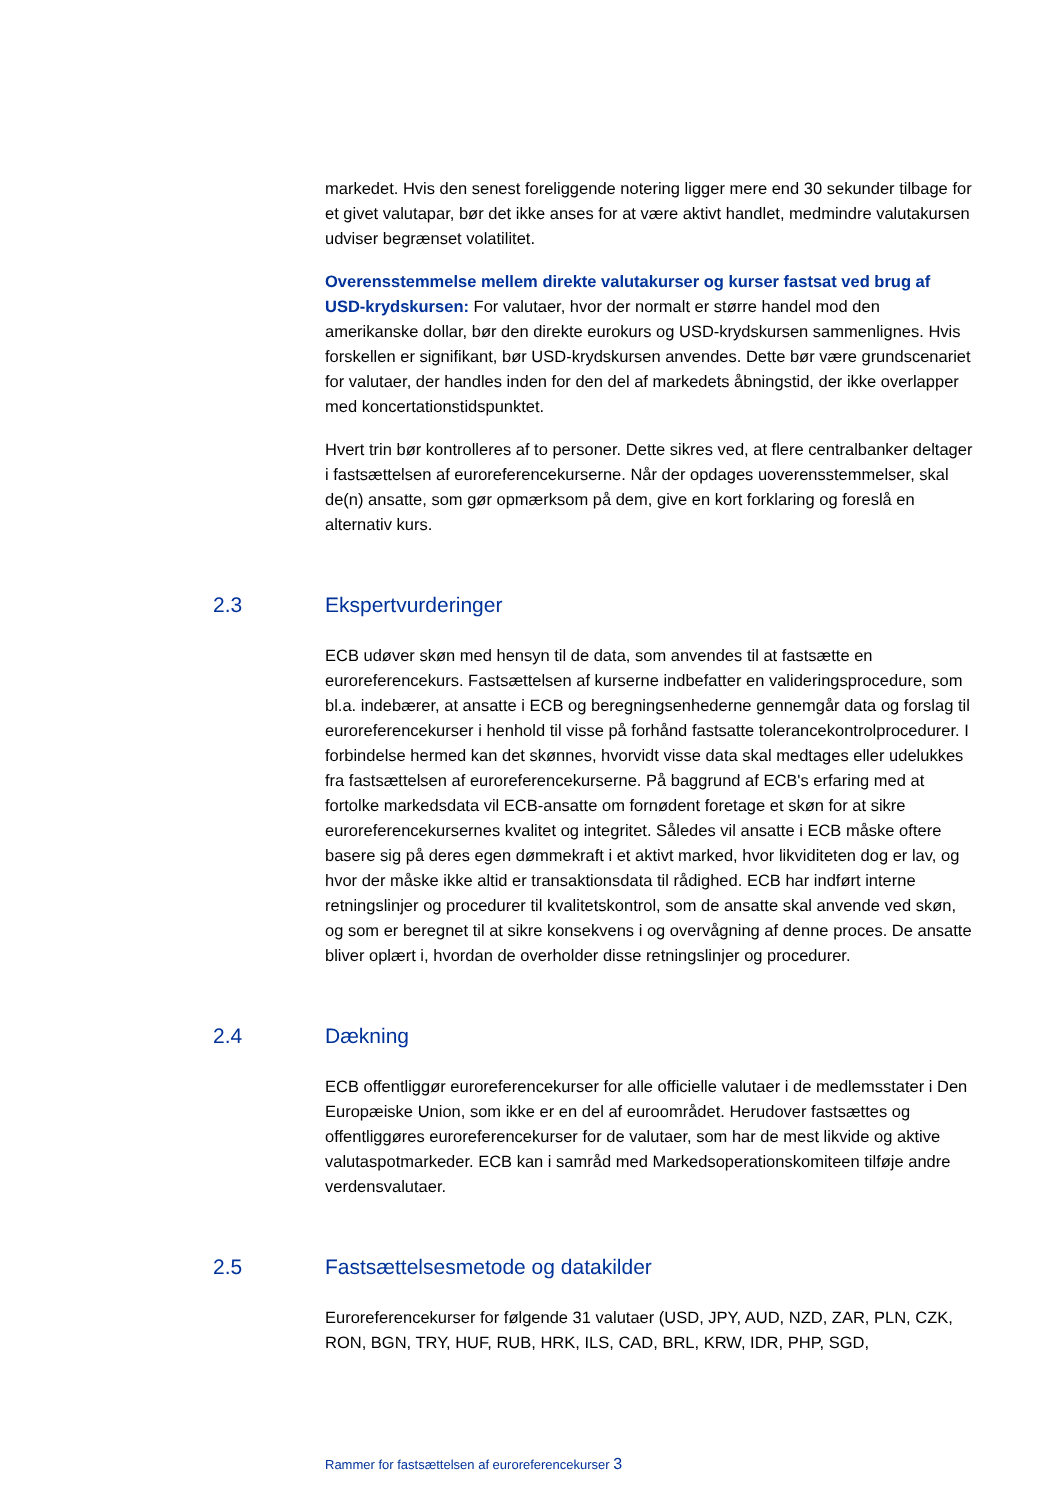markedet. Hvis den senest foreliggende notering ligger mere end 30 sekunder tilbage for et givet valutapar, bør det ikke anses for at være aktivt handlet, medmindre valutakursen udviser begrænset volatilitet.
Overensstemmelse mellem direkte valutakurser og kurser fastsat ved brug af USD-krydskursen: For valutaer, hvor der normalt er større handel mod den amerikanske dollar, bør den direkte eurokurs og USD-krydskursen sammenlignes. Hvis forskellen er signifikant, bør USD-krydskursen anvendes. Dette bør være grundscenariet for valutaer, der handles inden for den del af markedets åbningstid, der ikke overlapper med koncertationstidspunktet.
Hvert trin bør kontrolleres af to personer. Dette sikres ved, at flere centralbanker deltager i fastsættelsen af euroreferencekurserne. Når der opdages uoverensstemmelser, skal de(n) ansatte, som gør opmærksom på dem, give en kort forklaring og foreslå en alternativ kurs.
2.3 Ekspertvurderinger
ECB udøver skøn med hensyn til de data, som anvendes til at fastsætte en euroreferencekurs. Fastsættelsen af kurserne indbefatter en valideringsprocedure, som bl.a. indebærer, at ansatte i ECB og beregningsenhederne gennemgår data og forslag til euroreferencekurser i henhold til visse på forhånd fastsatte tolerancekontrolprocedurer. I forbindelse hermed kan det skønnes, hvorvidt visse data skal medtages eller udelukkes fra fastsættelsen af euroreferencekurserne. På baggrund af ECB's erfaring med at fortolke markedsdata vil ECB-ansatte om fornødent foretage et skøn for at sikre euroreferencekursernes kvalitet og integritet. Således vil ansatte i ECB måske oftere basere sig på deres egen dømmekraft i et aktivt marked, hvor likviditeten dog er lav, og hvor der måske ikke altid er transaktionsdata til rådighed. ECB har indført interne retningslinjer og procedurer til kvalitetskontrol, som de ansatte skal anvende ved skøn, og som er beregnet til at sikre konsekvens i og overvågning af denne proces. De ansatte bliver oplært i, hvordan de overholder disse retningslinjer og procedurer.
2.4 Dækning
ECB offentliggør euroreferencekurser for alle officielle valutaer i de medlemsstater i Den Europæiske Union, som ikke er en del af euroområdet. Herudover fastsættes og offentliggøres euroreferencekurser for de valutaer, som har de mest likvide og aktive valutaspotmarkeder. ECB kan i samråd med Markedsoperationskomiteen tilføje andre verdensvalutaer.
2.5 Fastsættelsesmetode og datakilder
Euroreferencekurser for følgende 31 valutaer (USD, JPY, AUD, NZD, ZAR, PLN, CZK, RON, BGN, TRY, HUF, RUB, HRK, ILS, CAD, BRL, KRW, IDR, PHP, SGD,
Rammer for fastsættelsen af euroreferencekurser 3